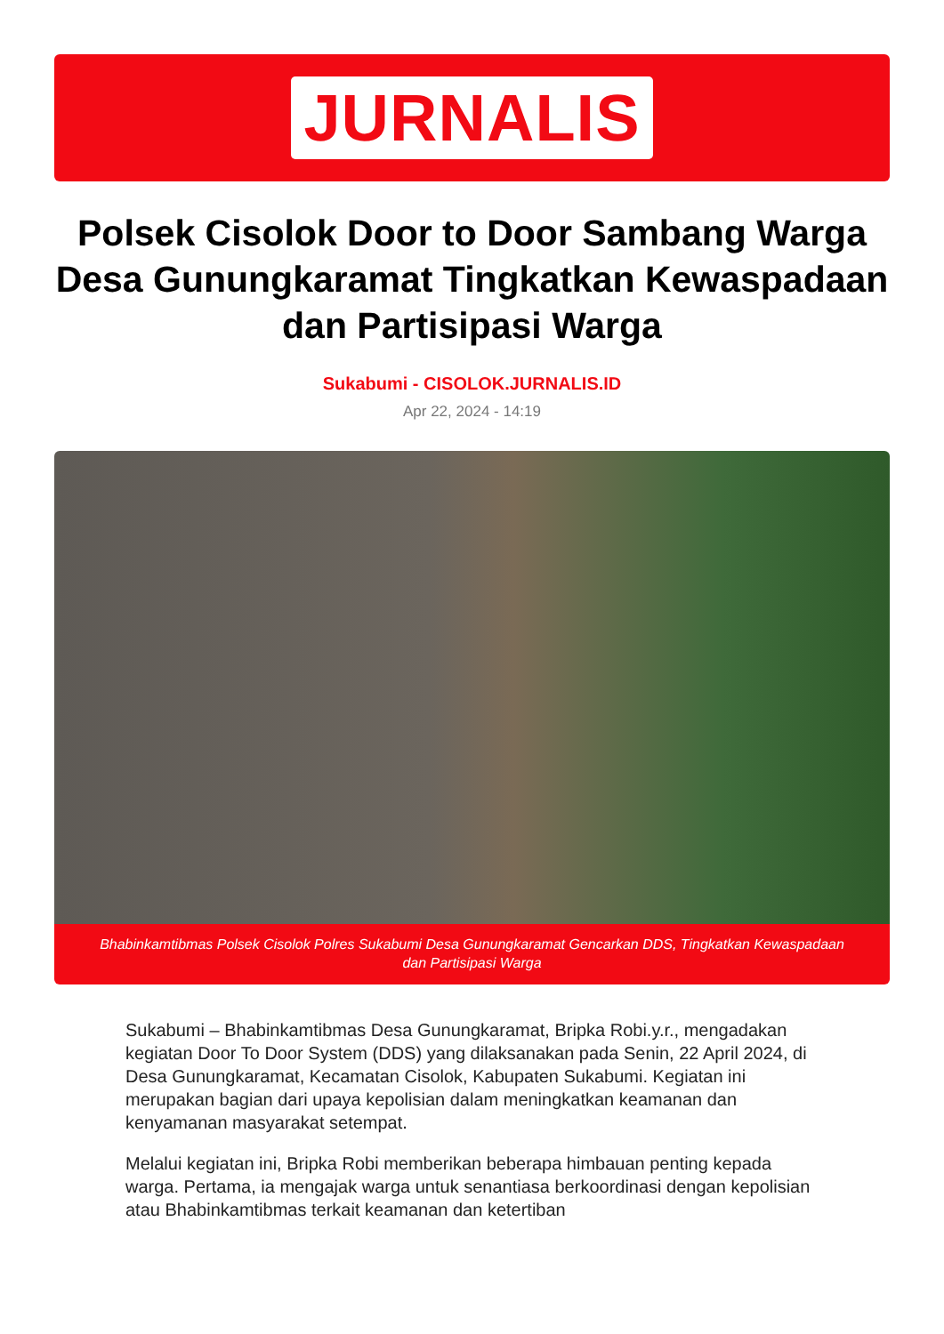JURNALIS
Polsek Cisolok Door to Door Sambang Warga Desa Gunungkaramat Tingkatkan Kewaspadaan dan Partisipasi Warga
Sukabumi - CISOLOK.JURNALIS.ID
Apr 22, 2024 - 14:19
Bhabinkamtibmas Polsek Cisolok Polres Sukabumi Desa Gunungkaramat Gencarkan DDS, Tingkatkan Kewaspadaan dan Partisipasi Warga
Sukabumi – Bhabinkamtibmas Desa Gunungkaramat, Bripka Robi.y.r., mengadakan kegiatan Door To Door System (DDS) yang dilaksanakan pada Senin, 22 April 2024, di Desa Gunungkaramat, Kecamatan Cisolok, Kabupaten Sukabumi. Kegiatan ini merupakan bagian dari upaya kepolisian dalam meningkatkan keamanan dan kenyamanan masyarakat setempat.
Melalui kegiatan ini, Bripka Robi memberikan beberapa himbauan penting kepada warga. Pertama, ia mengajak warga untuk senantiasa berkoordinasi dengan kepolisian atau Bhabinkamtibmas terkait keamanan dan ketertiban